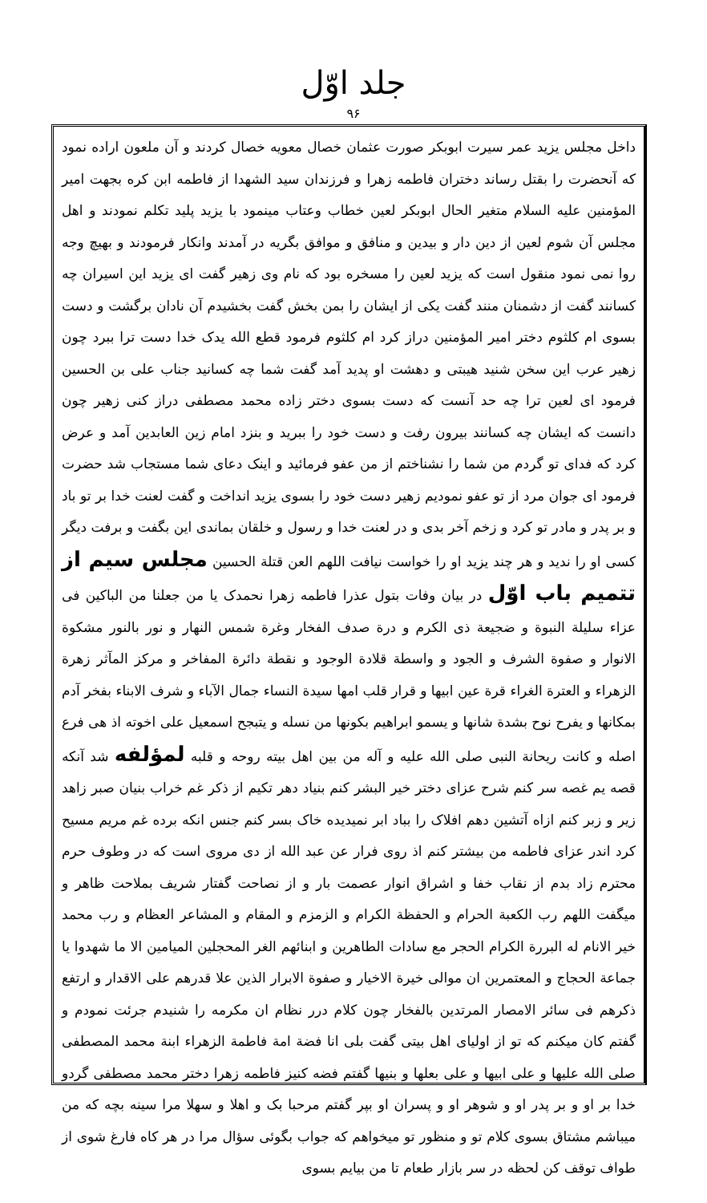جلد اوّل
۹۶
داخل مجلس یزید عمر سیرت ابوبکر صورت عثمان خصال معویه خصال کردند و آن ملعون اراده نمود که آنحضرت را بقتل رساند دختران فاطمه زهرا و فرزندان سید الشهدا از فاطمه ابن کره بجهت امیر المؤمنین علیه السلام متغیر الحال ابوبکر لعین خطاب وعتاب مینمود با یزید پلید تکلم نمودند و اهل مجلس آن شوم لعین از دین دار و بیدین و منافق و موافق بگریه در آمدند وانکار فرمودند و بهیچ وجه روا نمی نمود منقول است که یزید لعین را مسخره بود که نام وی زهیر گفت ای یزید این اسیران چه کسانند گفت از دشمنان منند گفت یکی از ایشان را بمن بخش گفت بخشیدم آن نادان برگشت و دست بسوی ام کلثوم دختر امیر المؤمنین دراز کرد ام کلثوم فرمود قطع الله یدک خدا دست ترا ببرد چون زهیر عرب این سخن شنید هیبتی و دهشت او پدید آمد گفت شما چه کسانید جناب علی بن الحسین فرمود ای لعین ترا چه حد آنست که دست بسوی دختر زاده محمد مصطفی دراز کنی زهیر چون دانست که ایشان چه کسانند بیرون رفت و دست خود را ببرید و بنزد امام زین العابدین آمد و عرض کرد که فدای تو گردم من شما را نشناختم از من عفو فرمائید و اینک دعای شما مستجاب شد حضرت فرمود ای جوان مرد از تو عفو نمودیم زهیر دست خود را بسوی یزید انداخت و گفت لعنت خدا بر تو باد و بر پدر و مادر تو کرد و زخم آخر بدی و در لعنت خدا و رسول و خلقان بماندی این بگفت و برفت دیگر کسی او را ندید و هر چند یزید او را خواست نیافت اللهم العن قتلة الحسین مجلس سیم از تتمیم باب اوّل در بیان وفات بتول عذرا فاطمه زهرا نحمدک یا من جعلنا من الباکین فی عزاء سلیلة النبوة و ضجیعة ذی الکرم و درة صدف الفخار وغرة شمس النهار و نور بالنور مشکوة الانوار و صفوة الشرف و الجود و واسطة قلادة الوجود و نقطة دائرة المفاخر و مرکز المآثر زهرة الزهراء و العترة الغراء قرة عین ابیها و قرار قلب امها سیدة النساء جمال الآباء و شرف الابناء بفخر آدم بمکانها و یفرح نوح بشدة شانها و یسمو ابراهیم بکونها من نسله و یتبجح اسمعیل علی اخوته اذ هی فرع اصله و کانت ریحانة النبی صلی الله علیه و آله من بین اهل بیته روحه و قلبه لمؤلفه شد آنکه قصه یم غصه سر کنم شرح عزای دختر خیر البشر کنم بنیاد دهر تکیم از ذکر غم خراب بنیان صبر زاهد زیر و زبر کنم ازاه آتشین دهم افلاک را بباد ابر نمیدیده خاک بسر کنم جنس انکه برده غم مریم مسیح کرد اندر عزای فاطمه من بیشتر کنم اذ روی فرار عن عبد الله از دی مروی است که در وطوف حرم محترم زاد بدم از نقاب خفا و اشراق انوار عصمت بار و از نصاحت گفتار شریف بملاحت ظاهر و میگفت اللهم رب الکعبة الحرام و الحفظة الکرام و الزمزم و المقام و المشاعر العظام و رب محمد خیر الانام له البررة الکرام الحجر مع سادات الطاهرین و ابنائهم الغر المحجلین المیامین الا ما شهدوا یا جماعة الحجاج و المعتمرین ان موالی خیرة الاخیار و صفوة الابرار الذین علا قدرهم علی الاقدار و ارتفع ذکرهم فی سائر الامصار المرتدین بالفخار چون کلام درر نظام ان مکرمه را شنیدم جرئت نمودم و گفتم کان میکنم که تو از اولیای اهل بیتی گفت بلی انا فضة امة فاطمة الزهراء ابنة محمد المصطفی صلی الله علیها و علی ابیها و علی بعلها و بنیها گفتم فضه کنیز فاطمه زهرا دختر محمد مصطفی گردو خدا بر او و بر پدر او و شوهر او و پسران او بپر گفتم مرحبا بک و اهلا و سهلا مرا سینه بچه که من میباشم مشتاق بسوی کلام تو و منظور تو میخواهم که جواب بگوئی سؤال مرا در هر کاه فارغ شوی از طواف توقف کن لحظه در سر بازار طعام تا من بیایم بسوی